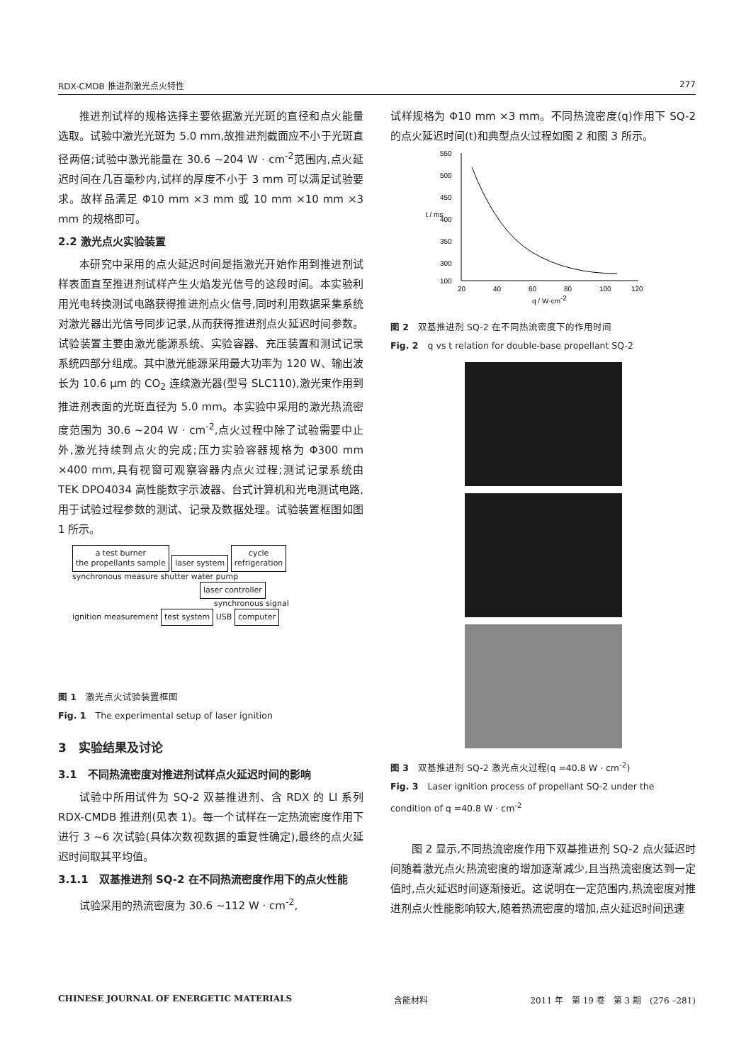RDX-CMDB 推进剂激光点火特性 277
推进剂试样的规格选择主要依据激光光斑的直径和点火能量选取。试验中激光光斑为 5.0 mm,故推进剂截面应不小于光斑直径两倍;试验中激光能量在 30.6 ~204 W · cm<sup>-2</sup>范围内,点火延迟时间在几百毫秒内,试样的厚度不小于 3 mm 可以满足试验要求。故样品满足 Φ10 mm ×3 mm 或 10 mm ×10 mm ×3 mm 的规格即可。
2.2 激光点火实验装置
本研究中采用的点火延迟时间是指激光开始作用到推进剂试样表面直至推进剂试样产生火焰发光信号的这段时间。本实验利用光电转换测试电路获得推进剂点火信号,同时利用数据采集系统对激光器出光信号同步记录,从而获得推进剂点火延迟时间参数。试验装置主要由激光能源系统、实验容器、充压装置和测试记录系统四部分组成。其中激光能源采用最大功率为 120 W、输出波长为 10.6 μm 的 CO<sub>2</sub> 连续激光器(型号 SLC110),激光束作用到推进剂表面的光斑直径为 5.0 mm。本实验中采用的激光热流密度范围为 30.6 ~204 W · cm<sup>-2</sup>,点火过程中除了试验需要中止外,激光持续到点火的完成;压力实验容器规格为 Φ300 mm ×400 mm,具有视窗可观察容器内点火过程;测试记录系统由 TEK DPO4034 高性能数字示波器、台式计算机和光电测试电路,用于试验过程参数的测试、记录及数据处理。试验装置框图如图 1 所示。
a test burner
the propellants sample laser system cycle
refrigeration
synchronous measure shutter water pump
laser controller
synchronous signal
ignition measurement test system USB computer
图 1　激光点火试验装置框图
Fig. 1　The experimental setup of laser ignition
3　实验结果及讨论
3.1　不同热流密度对推进剂试样点火延迟时间的影响
试验中所用试件为 SQ-2 双基推进剂、含 RDX 的 LI 系列 RDX-CMDB 推进剂(见表 1)。每一个试样在一定热流密度作用下进行 3 ~6 次试验(具体次数视数据的重复性确定),最终的点火延迟时间取其平均值。
3.1.1　双基推进剂 SQ-2 在不同热流密度作用下的点火性能
试验采用的热流密度为 30.6 ~112 W · cm<sup>-2</sup>,
试样规格为 Φ10 mm ×3 mm。不同热流密度(q)作用下 SQ-2 的点火延迟时间(t)和典型点火过程如图 2 和图 3 所示。
550
500
450
400
350
300
100
20
40
60
80
100
120
t / ms
q / W·cm-2
图 2　双基推进剂 SQ-2 在不同热流密度下的作用时间
Fig. 2　q vs t relation for double-base propellant SQ-2
图 3　双基推进剂 SQ-2 激光点火过程(q =40.8 W · cm<sup>-2</sup>)
Fig. 3　Laser ignition process of propellant SQ-2 under the condition of q =40.8 W · cm<sup>-2</sup>
图 2 显示,不同热流密度作用下双基推进剂 SQ-2 点火延迟时间随着激光点火热流密度的增加逐渐减少,且当热流密度达到一定值时,点火延迟时间逐渐接近。这说明在一定范围内,热流密度对推进剂点火性能影响较大,随着热流密度的增加,点火延迟时间迅速
CHINESE JOURNAL OF ENERGETIC MATERIALS 含能材料 2011 年　第 19 卷　第 3 期　(276 –281)